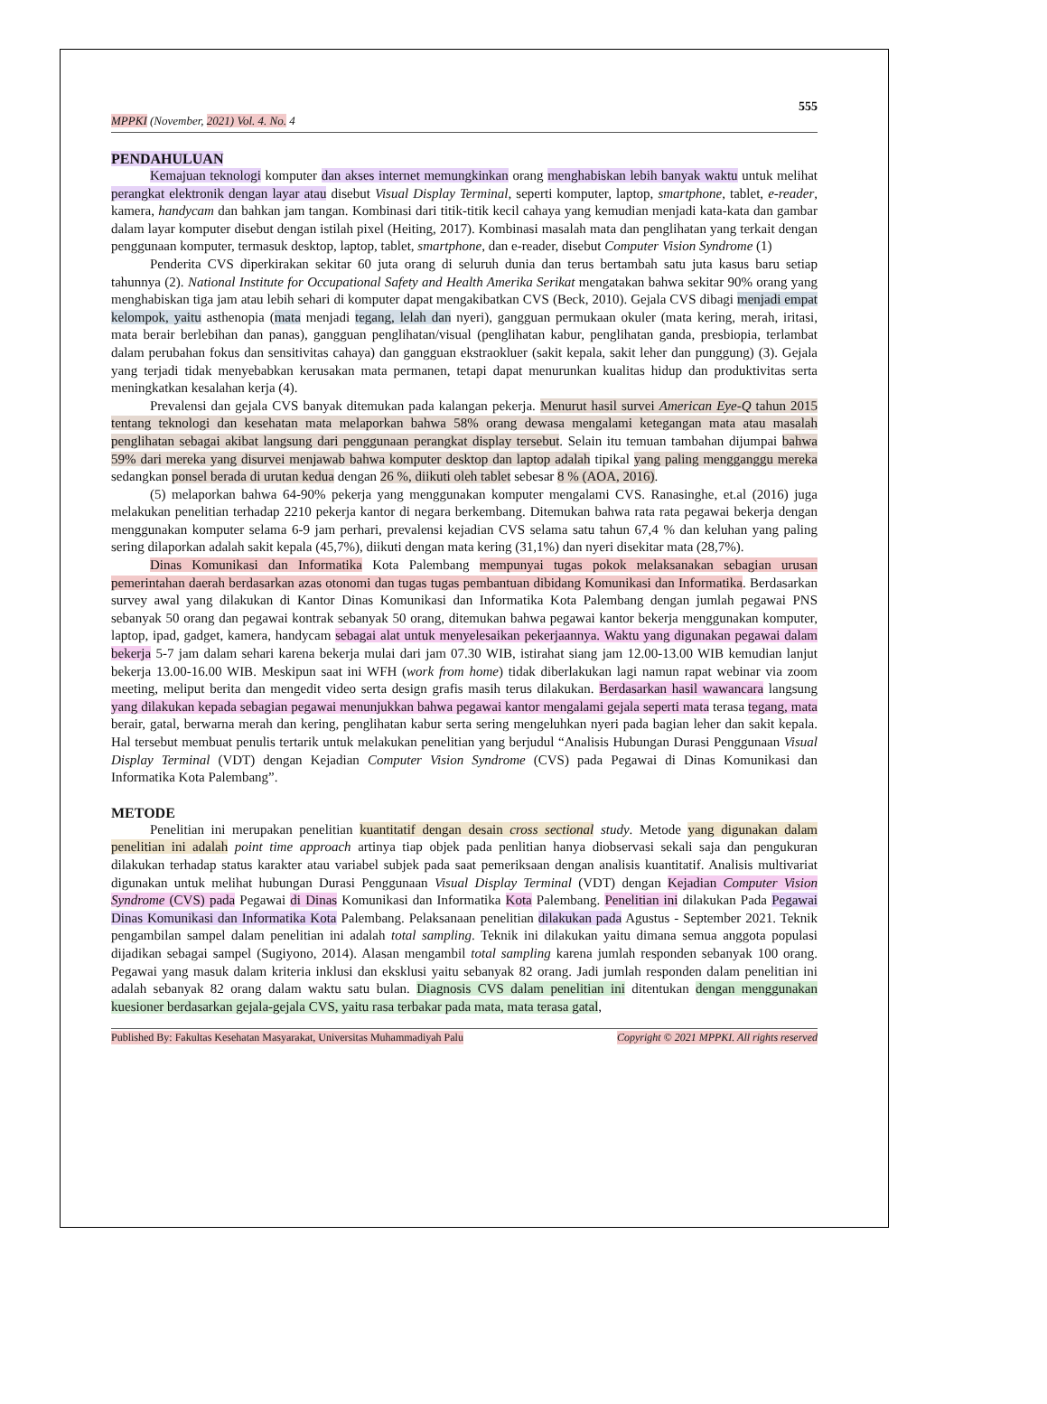555
MPPKI (November, 2021) Vol. 4. No. 4
PENDAHULUAN
Kemajuan teknologi komputer dan akses internet memungkinkan orang menghabiskan lebih banyak waktu untuk melihat perangkat elektronik dengan layar atau disebut Visual Display Terminal, seperti komputer, laptop, smartphone, tablet, e-reader, kamera, handycam dan bahkan jam tangan. Kombinasi dari titik-titik kecil cahaya yang kemudian menjadi kata-kata dan gambar dalam layar komputer disebut dengan istilah pixel (Heiting, 2017). Kombinasi masalah mata dan penglihatan yang terkait dengan penggunaan komputer, termasuk desktop, laptop, tablet, smartphone, dan e-reader, disebut Computer Vision Syndrome (1)
Penderita CVS diperkirakan sekitar 60 juta orang di seluruh dunia dan terus bertambah satu juta kasus baru setiap tahunnya (2). National Institute for Occupational Safety and Health Amerika Serikat mengatakan bahwa sekitar 90% orang yang menghabiskan tiga jam atau lebih sehari di komputer dapat mengakibatkan CVS (Beck, 2010). Gejala CVS dibagi menjadi empat kelompok, yaitu asthenopia (mata menjadi tegang, lelah dan nyeri), gangguan permukaan okuler (mata kering, merah, iritasi, mata berair berlebihan dan panas), gangguan penglihatan/visual (penglihatan kabur, penglihatan ganda, presbiopia, terlambat dalam perubahan fokus dan sensitivitas cahaya) dan gangguan ekstraokluer (sakit kepala, sakit leher dan punggung) (3). Gejala yang terjadi tidak menyebabkan kerusakan mata permanen, tetapi dapat menurunkan kualitas hidup dan produktivitas serta meningkatkan kesalahan kerja (4).
Prevalensi dan gejala CVS banyak ditemukan pada kalangan pekerja. Menurut hasil survei American Eye-Q tahun 2015 tentang teknologi dan kesehatan mata melaporkan bahwa 58% orang dewasa mengalami ketegangan mata atau masalah penglihatan sebagai akibat langsung dari penggunaan perangkat display tersebut. Selain itu temuan tambahan dijumpai bahwa 59% dari mereka yang disurvei menjawab bahwa komputer desktop dan laptop adalah tipikal yang paling mengganggu mereka sedangkan ponsel berada di urutan kedua dengan 26 %, diikuti oleh tablet sebesar 8 % (AOA, 2016).
(5) melaporkan bahwa 64-90% pekerja yang menggunakan komputer mengalami CVS. Ranasinghe, et.al (2016) juga melakukan penelitian terhadap 2210 pekerja kantor di negara berkembang. Ditemukan bahwa rata rata pegawai bekerja dengan menggunakan komputer selama 6-9 jam perhari, prevalensi kejadian CVS selama satu tahun 67,4 % dan keluhan yang paling sering dilaporkan adalah sakit kepala (45,7%), diikuti dengan mata kering (31,1%) dan nyeri disekitar mata (28,7%).
Dinas Komunikasi dan Informatika Kota Palembang mempunyai tugas pokok melaksanakan sebagian urusan pemerintahan daerah berdasarkan azas otonomi dan tugas tugas pembantuan dibidang Komunikasi dan Informatika. Berdasarkan survey awal yang dilakukan di Kantor Dinas Komunikasi dan Informatika Kota Palembang dengan jumlah pegawai PNS sebanyak 50 orang dan pegawai kontrak sebanyak 50 orang, ditemukan bahwa pegawai kantor bekerja menggunakan komputer, laptop, ipad, gadget, kamera, handycam sebagai alat untuk menyelesaikan pekerjaannya. Waktu yang digunakan pegawai dalam bekerja 5-7 jam dalam sehari karena bekerja mulai dari jam 07.30 WIB, istirahat siang jam 12.00-13.00 WIB kemudian lanjut bekerja 13.00-16.00 WIB. Meskipun saat ini WFH (work from home) tidak diberlakukan lagi namun rapat webinar via zoom meeting, meliput berita dan mengedit video serta design grafis masih terus dilakukan. Berdasarkan hasil wawancara langsung yang dilakukan kepada sebagian pegawai menunjukkan bahwa pegawai kantor mengalami gejala seperti mata terasa tegang, mata berair, gatal, berwarna merah dan kering, penglihatan kabur serta sering mengeluhkan nyeri pada bagian leher dan sakit kepala. Hal tersebut membuat penulis tertarik untuk melakukan penelitian yang berjudul “Analisis Hubungan Durasi Penggunaan Visual Display Terminal (VDT) dengan Kejadian Computer Vision Syndrome (CVS) pada Pegawai di Dinas Komunikasi dan Informatika Kota Palembang”.
METODE
Penelitian ini merupakan penelitian kuantitatif dengan desain cross sectional study. Metode yang digunakan dalam penelitian ini adalah point time approach artinya tiap objek pada penlitian hanya diobservasi sekali saja dan pengukuran dilakukan terhadap status karakter atau variabel subjek pada saat pemeriksaan dengan analisis kuantitatif. Analisis multivariat digunakan untuk melihat hubungan Durasi Penggunaan Visual Display Terminal (VDT) dengan Kejadian Computer Vision Syndrome (CVS) pada Pegawai di Dinas Komunikasi dan Informatika Kota Palembang. Penelitian ini dilakukan Pada Pegawai Dinas Komunikasi dan Informatika Kota Palembang. Pelaksanaan penelitian dilakukan pada Agustus - September 2021. Teknik pengambilan sampel dalam penelitian ini adalah total sampling. Teknik ini dilakukan yaitu dimana semua anggota populasi dijadikan sebagai sampel (Sugiyono, 2014). Alasan mengambil total sampling karena jumlah responden sebanyak 100 orang. Pegawai yang masuk dalam kriteria inklusi dan eksklusi yaitu sebanyak 82 orang. Jadi jumlah responden dalam penelitian ini adalah sebanyak 82 orang dalam waktu satu bulan. Diagnosis CVS dalam penelitian ini ditentukan dengan menggunakan kuesioner berdasarkan gejala-gejala CVS, yaitu rasa terbakar pada mata, mata terasa gatal,
Published By: Fakultas Kesehatan Masyarakat, Universitas Muhammadiyah Palu Copyright © 2021 MPPKI. All rights reserved